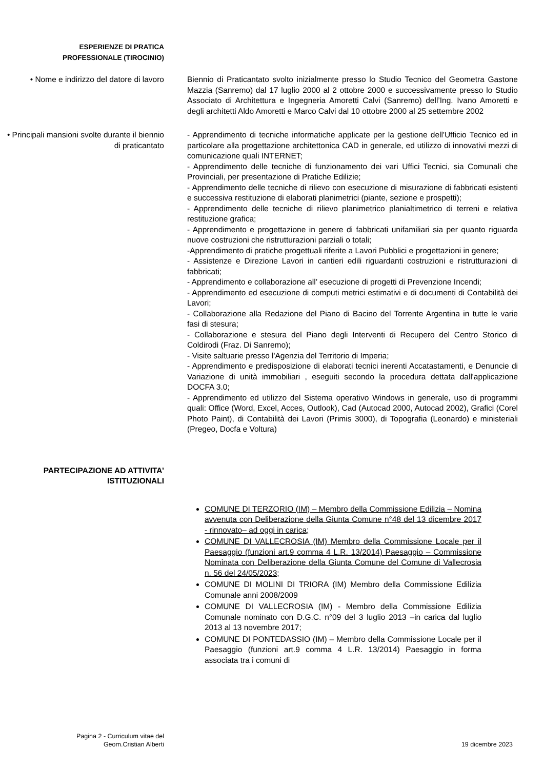ESPERIENZE DI PRATICA
PROFESSIONALE (TIROCINIO)
• Nome e indirizzo del datore di lavoro
Biennio di Praticantato svolto inizialmente presso lo Studio Tecnico del Geometra Gastone Mazzia (Sanremo) dal 17 luglio 2000 al 2 ottobre 2000 e successivamente presso lo Studio Associato di Architettura e Ingegneria Amoretti Calvi (Sanremo) dell’Ing. Ivano Amoretti e degli architetti Aldo Amoretti e Marco Calvi dal 10 ottobre 2000 al 25 settembre 2002
• Principali mansioni svolte durante il biennio di praticantato
- Apprendimento di tecniche informatiche applicate per la gestione dell'Ufficio Tecnico ed in particolare alla progettazione architettonica CAD in generale, ed utilizzo di innovativi mezzi di comunicazione quali INTERNET;
- Apprendimento delle tecniche di funzionamento dei vari Uffici Tecnici, sia Comunali che Provinciali, per presentazione di Pratiche Edilizie;
- Apprendimento delle tecniche di rilievo con esecuzione di misurazione di fabbricati esistenti e successiva restituzione di elaborati planimetrici (piante, sezione e prospetti);
- Apprendimento delle tecniche di rilievo planimetrico planialtimetrico di terreni e relativa restituzione grafica;
- Apprendimento e progettazione in genere di fabbricati unifamiliari sia per quanto riguarda nuove costruzioni che ristrutturazioni parziali o totali;
-Apprendimento di pratiche progettuali riferite a Lavori Pubblici e progettazioni in genere;
- Assistenze e Direzione Lavori in cantieri edili riguardanti costruzioni e ristrutturazioni di fabbricati;
- Apprendimento e collaborazione all’ esecuzione di progetti di Prevenzione Incendi;
- Apprendimento ed esecuzione di computi metrici estimativi e di documenti di Contabilità dei Lavori;
- Collaborazione alla Redazione del Piano di Bacino del Torrente Argentina in tutte le varie fasi di stesura;
- Collaborazione e stesura del Piano degli Interventi di Recupero del Centro Storico di Coldirodi (Fraz. Di Sanremo);
- Visite saltuarie presso l'Agenzia del Territorio di Imperia;
- Apprendimento e predisposizione di elaborati tecnici inerenti Accatastamenti, e Denuncie di Variazione di unità immobiliari , eseguiti secondo la procedura dettata dall'applicazione DOCFA 3.0;
- Apprendimento ed utilizzo del Sistema operativo Windows in generale, uso di programmi quali: Office (Word, Excel, Acces, Outlook), Cad (Autocad 2000, Autocad 2002), Grafici (Corel Photo Paint), di Contabilità dei Lavori (Primis 3000), di Topografia (Leonardo) e ministeriali (Pregeo, Docfa e Voltura)
PARTECIPAZIONE AD ATTIVITA’ ISTITUZIONALI
COMUNE DI TERZORIO (IM) – Membro della Commissione Edilizia – Nomina avvenuta con Deliberazione della Giunta Comune n°48 del 13 dicembre 2017 - rinnovato– ad oggi in carica;
COMUNE DI VALLECROSIA (IM) Membro della Commissione Locale per il Paesaggio (funzioni art.9 comma 4 L.R. 13/2014) Paesaggio – Commissione Nominata con Deliberazione della Giunta Comune del Comune di Vallecrosia n. 56 del 24/05/2023;
COMUNE DI MOLINI DI TRIORA (IM) Membro della Commissione Edilizia Comunale anni 2008/2009
COMUNE DI VALLECROSIA (IM) - Membro della Commissione Edilizia Comunale nominato con D.G.C. n°09 del 3 luglio 2013 –in carica dal luglio 2013 al 13 novembre 2017;
COMUNE DI PONTEDASSIO (IM) – Membro della Commissione Locale per il Paesaggio (funzioni art.9 comma 4 L.R. 13/2014) Paesaggio in forma associata tra i comuni di
Pagina 2 - Curriculum vitae del
Geom.Cristian Alberti
19 dicembre 2023